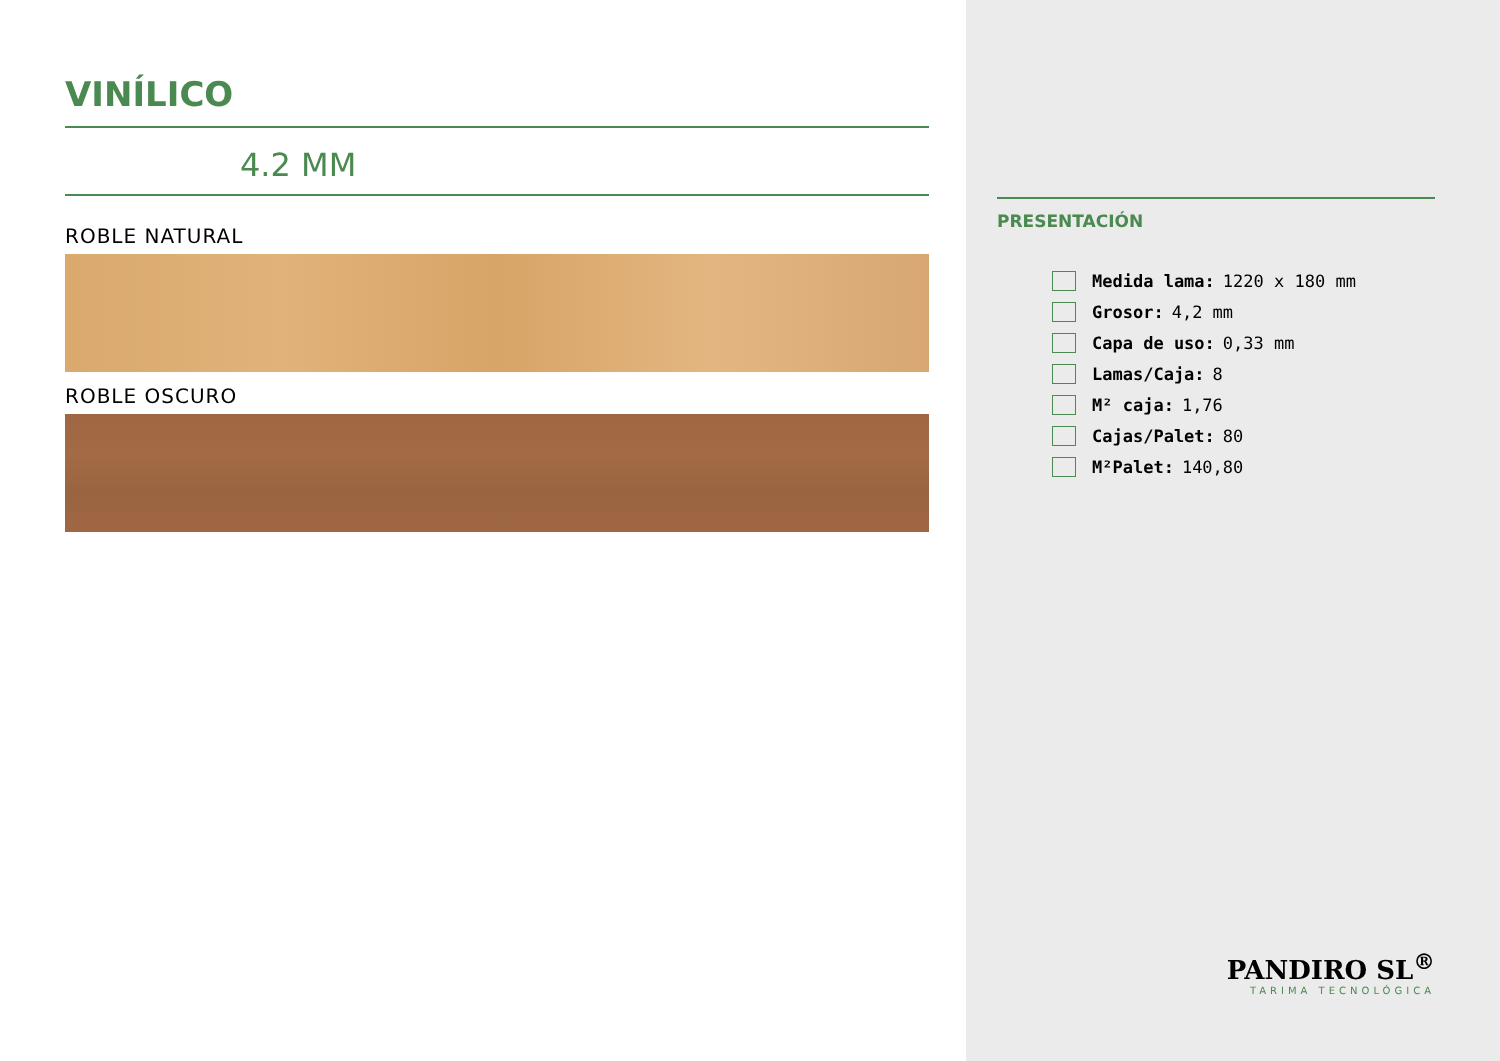VINÍLICO
4.2 MM
ROBLE NATURAL
ROBLE OSCURO
PRESENTACIÓN
Medida lama: 1220 x 180 mm
Grosor: 4,2 mm
Capa de uso: 0,33 mm
Lamas/Caja: 8
M² caja: 1,76
Cajas/Palet: 80
M²Palet: 140,80
PANDIRO SL<sup>®</sup>
TARIMA TECNOLÓGICA